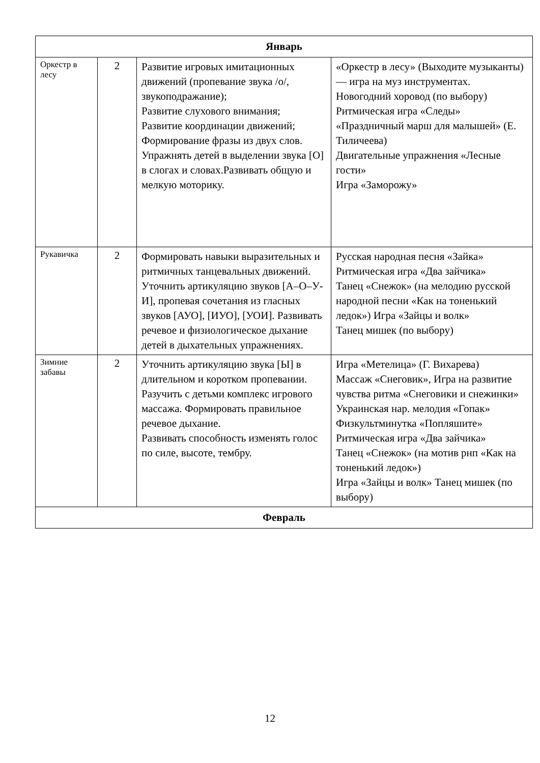| Январь | | | |
| --- | --- | --- | --- |
| Оркестр в лесу | 2 | Развитие игровых имитационных движений (пропевание звука /о/, звукоподражание); Развитие слухового внимания; Развитие координации движений; Формирование фразы из двух слов. Упражнять детей в выделении звука [О] в слогах и словах.Развивать общую и мелкую моторику. | «Оркестр в лесу» (Выходите музыканты) — игра на муз инструментах. Новогодний хоровод (по выбору) Ритмическая игра «Следы» «Праздничный марш для малышей» (Е. Тиличеева) Двигательные упражнения «Лесные гости» Игра «Заморожу» |
| Рукавичка | 2 | Формировать навыки выразительных и ритмичных танцевальных движений. Уточнить артикуляцию звуков [А–О–У-И], пропевая сочетания из гласных звуков [АУО], [ИУО], [УОИ]. Развивать речевое и физиологическое дыхание детей в дыхательных упражнениях. | Русская народная песня «Зайка» Ритмическая игра «Два зайчика» Танец «Снежок» (на мелодию русской народной песни «Как на тоненький ледок») Игра «Зайцы и волк» Танец мишек (по выбору) |
| Зимние забавы | 2 | Уточнить артикуляцию звука [Ы] в длительном и коротком пропевании. Разучить с детьми комплекс игрового массажа. Формировать правильное речевое дыхание. Развивать способность изменять голос по силе, высоте, тембру. | Игра «Метелица» (Г. Вихарева) Массаж «Снеговик», Игра на развитие чувства ритма «Снеговики и снежинки» Украинская нар. мелодия «Гопак» Физкультминутка «Попляшите» Ритмическая игра «Два зайчика» Танец «Снежок» (на мотив рнп «Как на тоненький ледок») Игра «Зайцы и волк» Танец мишек (по выбору) |
| Февраль | | | |
12